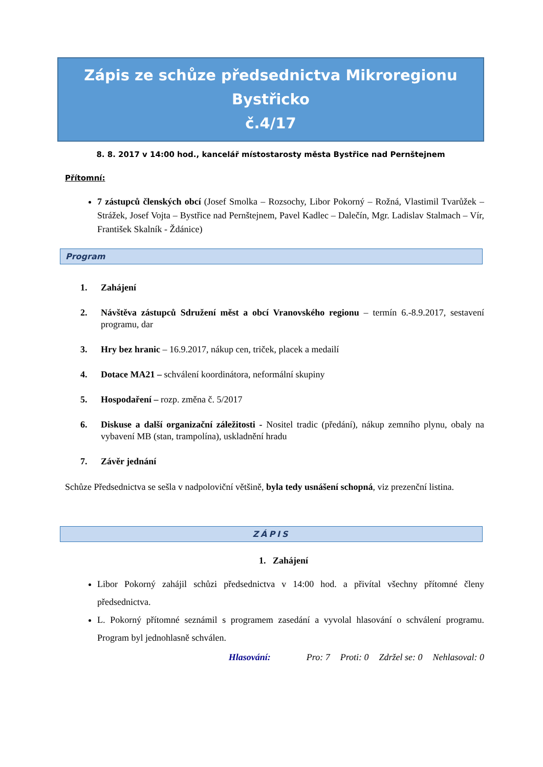Zápis ze schůze předsednictva Mikroregionu Bystřicko
č.4/17
8. 8. 2017 v 14:00 hod., kancelář místostarosty města Bystřice nad Pernštejnem
Přítomní:
7 zástupců členských obcí (Josef Smolka – Rozsochy, Libor Pokorný – Rožná, Vlastimil Tvarůžek – Strážek, Josef Vojta – Bystřice nad Pernštejnem, Pavel Kadlec – Dalečín, Mgr. Ladislav Stalmach – Vír, František Skalník - Ždánice)
Program
1. Zahájení
2. Návštěva zástupců Sdružení měst a obcí Vranovského regionu – termín 6.-8.9.2017, sestavení programu, dar
3. Hry bez hranic – 16.9.2017, nákup cen, triček, placek a medailí
4. Dotace MA21 – schválení koordinátora, neformální skupiny
5. Hospodaření – rozp. změna č. 5/2017
6. Diskuse a další organizační záležitosti - Nositel tradic (předání), nákup zemního plynu, obaly na vybavení MB (stan, trampolína), uskladnění hradu
7. Závěr jednání
Schůze Předsednictva se sešla v nadpoloviční většině, byla tedy usnášení schopná, viz prezenční listina.
ZÁPIS
1. Zahájení
Libor Pokorný zahájil schůzi předsednictva v 14:00 hod. a přivítal všechny přítomné členy předsednictva.
L. Pokorný přítomné seznámil s programem zasedání a vyvolal hlasování o schválení programu. Program byl jednohlasně schválen.
Hlasování: Pro: 7 Proti: 0 Zdržel se: 0 Nehlasoval: 0